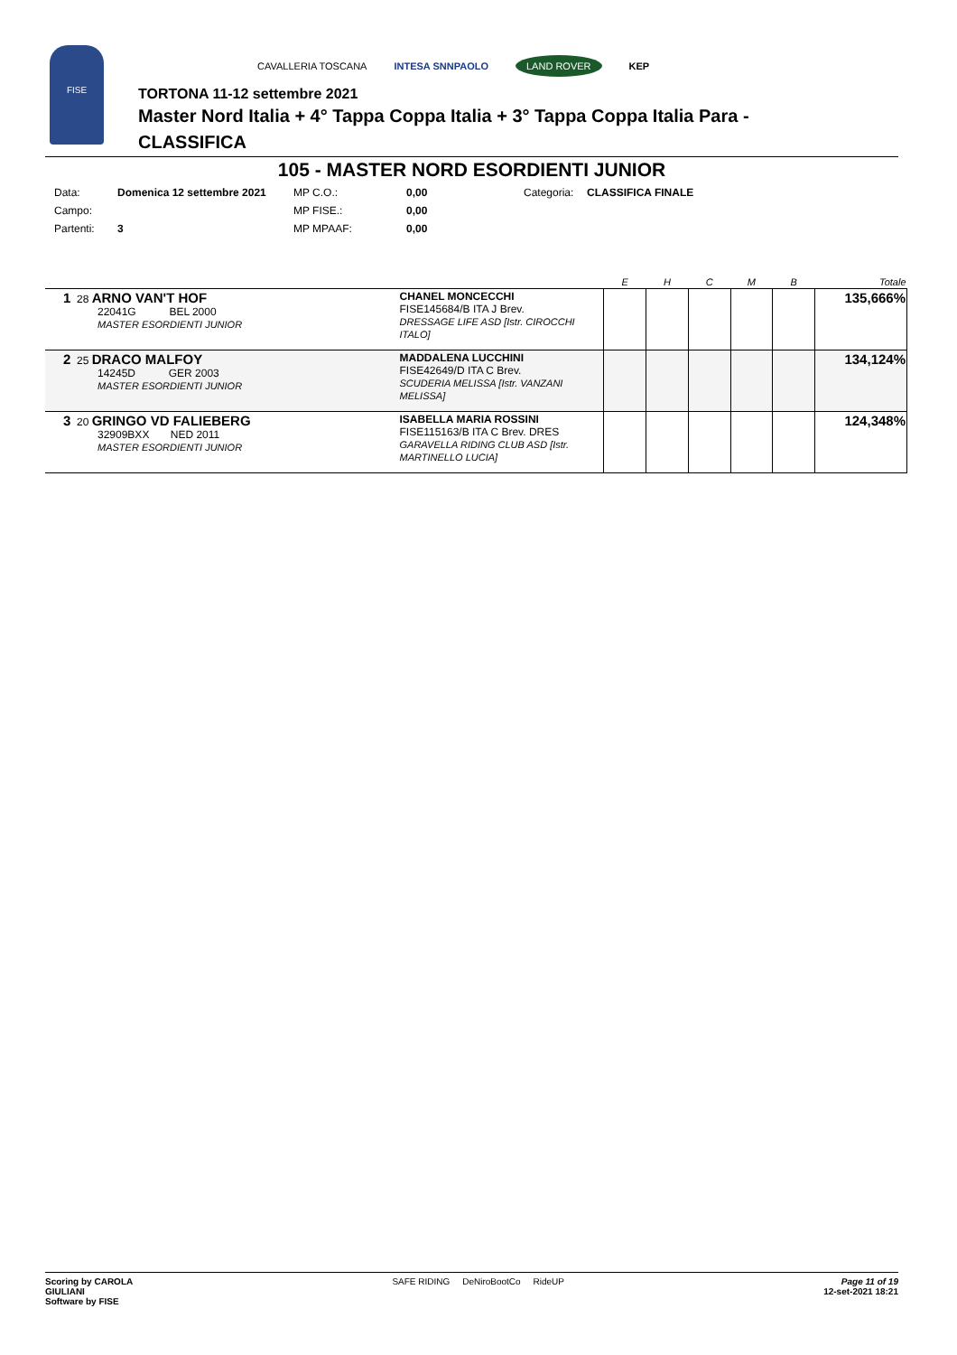FISE
CAVALLERIA TOSCANA INTESA SNNPAOLO LAND ROVER KEP
TORTONA 11-12 settembre 2021
Master Nord Italia + 4° Tappa Coppa Italia + 3° Tappa Coppa Italia Para -
CLASSIFICA
105 - MASTER NORD ESORDIENTI JUNIOR
Data: Domenica 12 settembre 2021 MP C.O.: 0,00 Categoria: CLASSIFICA FINALE Campo: MP FISE.: 0,00 Partenti: 3 MP MPAAF: 0,00
| | | E | H | C | M | B | Totale |
| --- | --- | --- | --- | --- | --- | --- | --- |
| 1 28 ARNO VAN'T HOF 22041G BEL 2000 MASTER ESORDIENTI JUNIOR | CHANEL MONCECCHI FISE145684/B ITA J Brev. DRESSAGE LIFE ASD [Istr. CIROCCHI ITALO] | | | | | | 135,666% |
| 2 25 DRACO MALFOY 14245D GER 2003 MASTER ESORDIENTI JUNIOR | MADDALENA LUCCHINI FISE42649/D ITA C Brev. SCUDERIA MELISSA [Istr. VANZANI MELISSA] | | | | | | 134,124% |
| 3 20 GRINGO VD FALIEBERG 32909BXX NED 2011 MASTER ESORDIENTI JUNIOR | ISABELLA MARIA ROSSINI FISE115163/B ITA C Brev. DRES GARAVELLA RIDING CLUB ASD [Istr. MARTINELLO LUCIA] | | | | | | 124,348% |
Scoring by CAROLA
GIULIANI
Software by FISE SAFE RIDING DeNiroBootCo RideUP Page 11 of 19
12-set-2021 18:21